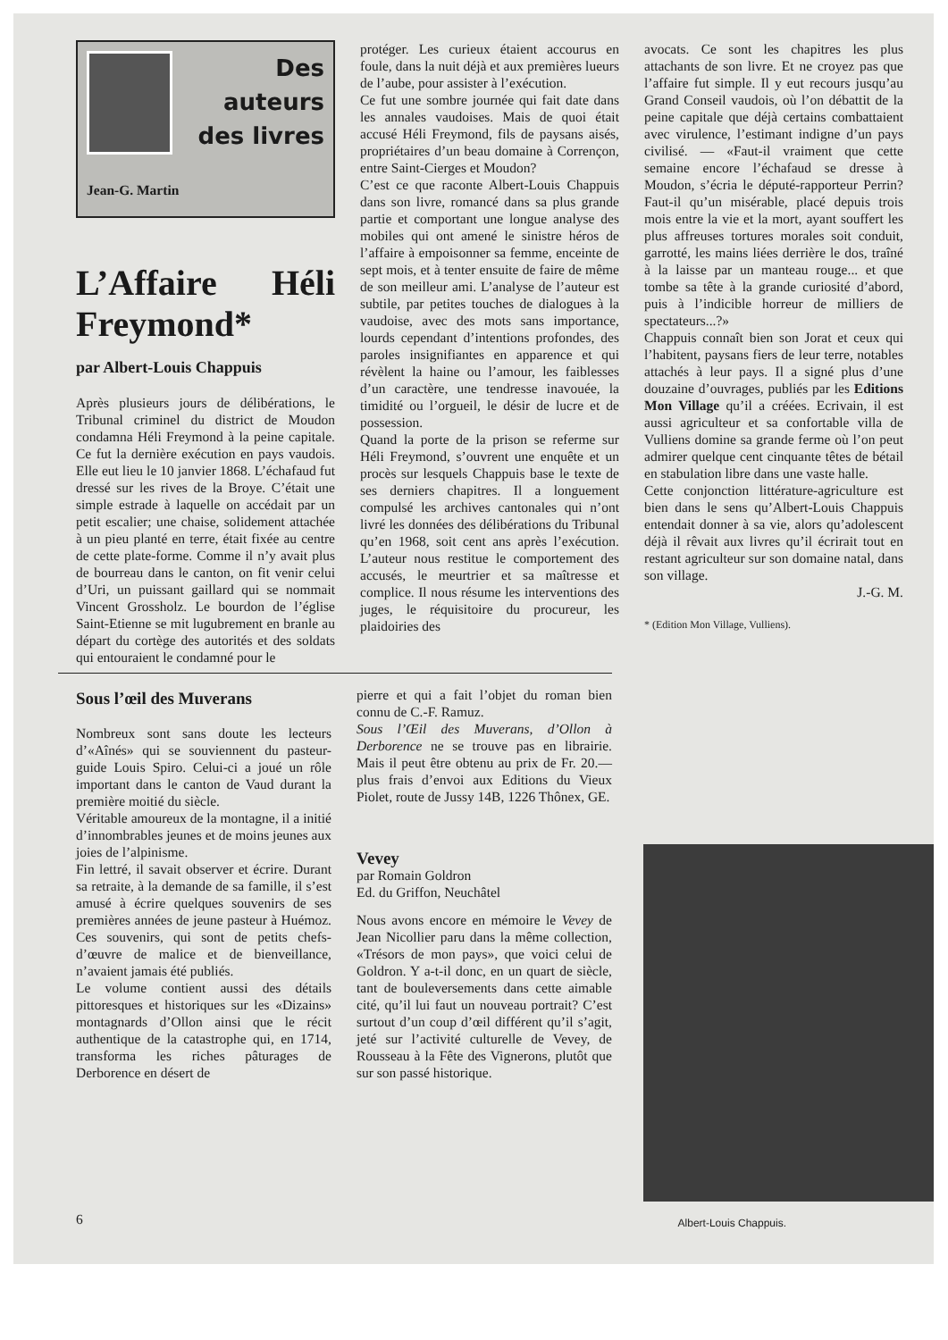Jean-G. Martin
Des
auteurs
des livres
L’Affaire Héli Freymond*
par Albert-Louis Chappuis
Après plusieurs jours de délibérations, le Tribunal criminel du district de Moudon condamna Héli Freymond à la peine capitale. Ce fut la dernière exécution en pays vaudois. Elle eut lieu le 10 janvier 1868. L’échafaud fut dressé sur les rives de la Broye. C’était une simple estrade à laquelle on accédait par un petit escalier; une chaise, solidement attachée à un pieu planté en terre, était fixée au centre de cette plate-forme. Comme il n’y avait plus de bourreau dans le canton, on fit venir celui d’Uri, un puissant gaillard qui se nommait Vincent Grossholz. Le bourdon de l’église Saint-Etienne se mit lugubrement en branle au départ du cortège des autorités et des soldats qui entouraient le condamné pour le
protéger. Les curieux étaient accourus en foule, dans la nuit déjà et aux premières lueurs de l’aube, pour assister à l’exécution.
Ce fut une sombre journée qui fait date dans les annales vaudoises. Mais de quoi était accusé Héli Freymond, fils de paysans aisés, propriétaires d’un beau domaine à Corrençon, entre Saint-Cierges et Moudon?
C’est ce que raconte Albert-Louis Chappuis dans son livre, romancé dans sa plus grande partie et comportant une longue analyse des mobiles qui ont amené le sinistre héros de l’affaire à empoisonner sa femme, enceinte de sept mois, et à tenter ensuite de faire de même de son meilleur ami. L’analyse de l’auteur est subtile, par petites touches de dialogues à la vaudoise, avec des mots sans importance, lourds cependant d’intentions profondes, des paroles insignifiantes en apparence et qui révèlent la haine ou l’amour, les faiblesses d’un caractère, une tendresse inavouée, la timidité ou l’orgueil, le désir de lucre et de possession.
Quand la porte de la prison se referme sur Héli Freymond, s’ouvrent une enquête et un procès sur lesquels Chappuis base le texte de ses derniers chapitres. Il a longuement compulsé les archives cantonales qui n’ont livré les données des délibérations du Tribunal qu’en 1968, soit cent ans après l’exécution. L’auteur nous restitue le comportement des accusés, le meurtrier et sa maîtresse et complice. Il nous résume les interventions des juges, le réquisitoire du procureur, les plaidoiries des
avocats. Ce sont les chapitres les plus attachants de son livre. Et ne croyez pas que l’affaire fut simple. Il y eut recours jusqu’au Grand Conseil vaudois, où l’on débattit de la peine capitale que déjà certains combattaient avec virulence, l’estimant indigne d’un pays civilisé. — «Faut-il vraiment que cette semaine encore l’échafaud se dresse à Moudon, s’écria le député-rapporteur Perrin? Faut-il qu’un misérable, placé depuis trois mois entre la vie et la mort, ayant souffert les plus affreuses tortures morales soit conduit, garrotté, les mains liées derrière le dos, traîné à la laisse par un manteau rouge... et que tombe sa tête à la grande curiosité d’abord, puis à l’indicible horreur de milliers de spectateurs...?»
Chappuis connaît bien son Jorat et ceux qui l’habitent, paysans fiers de leur terre, notables attachés à leur pays. Il a signé plus d’une douzaine d’ouvrages, publiés par les Editions Mon Village qu’il a créées. Ecrivain, il est aussi agriculteur et sa confortable villa de Vulliens domine sa grande ferme où l’on peut admirer quelque cent cinquante têtes de bétail en stabulation libre dans une vaste halle.
Cette conjonction littérature-agriculture est bien dans le sens qu’Albert-Louis Chappuis entendait donner à sa vie, alors qu’adolescent déjà il rêvait aux livres qu’il écrirait tout en restant agriculteur sur son domaine natal, dans son village.
J.-G. M.
* (Edition Mon Village, Vulliens).
Sous l’œil des Muverans
Nombreux sont sans doute les lecteurs d’«Aînés» qui se souviennent du pasteur-guide Louis Spiro. Celui-ci a joué un rôle important dans le canton de Vaud durant la première moitié du siècle.
Véritable amoureux de la montagne, il a initié d’innombrables jeunes et de moins jeunes aux joies de l’alpinisme.
Fin lettré, il savait observer et écrire. Durant sa retraite, à la demande de sa famille, il s’est amusé à écrire quelques souvenirs de ses premières années de jeune pasteur à Huémoz. Ces souvenirs, qui sont de petits chefs-d’œuvre de malice et de bienveillance, n’avaient jamais été publiés.
Le volume contient aussi des détails pittoresques et historiques sur les «Dizains» montagnards d’Ollon ainsi que le récit authentique de la catastrophe qui, en 1714, transforma les riches pâturages de Derborence en désert de
pierre et qui a fait l’objet du roman bien connu de C.-F. Ramuz.
Sous l’Œil des Muverans, d’Ollon à Derborence ne se trouve pas en librairie. Mais il peut être obtenu au prix de Fr. 20.— plus frais d’envoi aux Editions du Vieux Piolet, route de Jussy 14B, 1226 Thônex, GE.
Vevey
par Romain Goldron
Ed. du Griffon, Neuchâtel
Nous avons encore en mémoire le Vevey de Jean Nicollier paru dans la même collection, «Trésors de mon pays», que voici celui de Goldron. Y a-t-il donc, en un quart de siècle, tant de bouleversements dans cette aimable cité, qu’il lui faut un nouveau portrait? C’est surtout d’un coup d’œil différent qu’il s’agit, jeté sur l’activité culturelle de Vevey, de Rousseau à la Fête des Vignerons, plutôt que sur son passé historique.
Albert-Louis Chappuis. 6